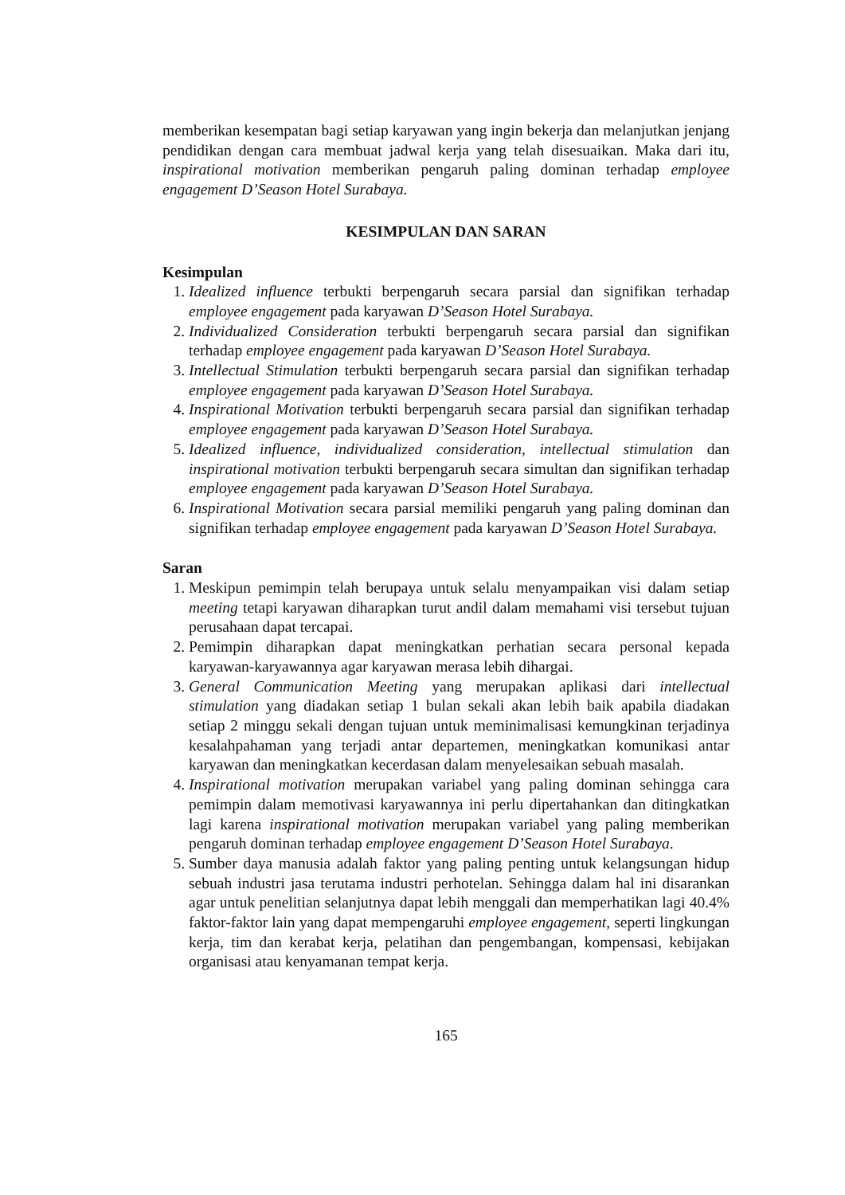memberikan kesempatan bagi setiap karyawan yang ingin bekerja dan melanjutkan jenjang pendidikan dengan cara membuat jadwal kerja yang telah disesuaikan. Maka dari itu, inspirational motivation memberikan pengaruh paling dominan terhadap employee engagement D’Season Hotel Surabaya.
KESIMPULAN DAN SARAN
Kesimpulan
1. Idealized influence terbukti berpengaruh secara parsial dan signifikan terhadap employee engagement pada karyawan D’Season Hotel Surabaya.
2. Individualized Consideration terbukti berpengaruh secara parsial dan signifikan terhadap employee engagement pada karyawan D’Season Hotel Surabaya.
3. Intellectual Stimulation terbukti berpengaruh secara parsial dan signifikan terhadap employee engagement pada karyawan D’Season Hotel Surabaya.
4. Inspirational Motivation terbukti berpengaruh secara parsial dan signifikan terhadap employee engagement pada karyawan D’Season Hotel Surabaya.
5. Idealized influence, individualized consideration, intellectual stimulation dan inspirational motivation terbukti berpengaruh secara simultan dan signifikan terhadap employee engagement pada karyawan D’Season Hotel Surabaya.
6. Inspirational Motivation secara parsial memiliki pengaruh yang paling dominan dan signifikan terhadap employee engagement pada karyawan D’Season Hotel Surabaya.
Saran
1. Meskipun pemimpin telah berupaya untuk selalu menyampaikan visi dalam setiap meeting tetapi karyawan diharapkan turut andil dalam memahami visi tersebut tujuan perusahaan dapat tercapai.
2. Pemimpin diharapkan dapat meningkatkan perhatian secara personal kepada karyawan-karyawannya agar karyawan merasa lebih dihargai.
3. General Communication Meeting yang merupakan aplikasi dari intellectual stimulation yang diadakan setiap 1 bulan sekali akan lebih baik apabila diadakan setiap 2 minggu sekali dengan tujuan untuk meminimalisasi kemungkinan terjadinya kesalahpahaman yang terjadi antar departemen, meningkatkan komunikasi antar karyawan dan meningkatkan kecerdasan dalam menyelesaikan sebuah masalah.
4. Inspirational motivation merupakan variabel yang paling dominan sehingga cara pemimpin dalam memotivasi karyawannya ini perlu dipertahankan dan ditingkatkan lagi karena inspirational motivation merupakan variabel yang paling memberikan pengaruh dominan terhadap employee engagement D’Season Hotel Surabaya.
5. Sumber daya manusia adalah faktor yang paling penting untuk kelangsungan hidup sebuah industri jasa terutama industri perhotelan. Sehingga dalam hal ini disarankan agar untuk penelitian selanjutnya dapat lebih menggali dan memperhatikan lagi 40.4% faktor-faktor lain yang dapat mempengaruhi employee engagement, seperti lingkungan kerja, tim dan kerabat kerja, pelatihan dan pengembangan, kompensasi, kebijakan organisasi atau kenyamanan tempat kerja.
165